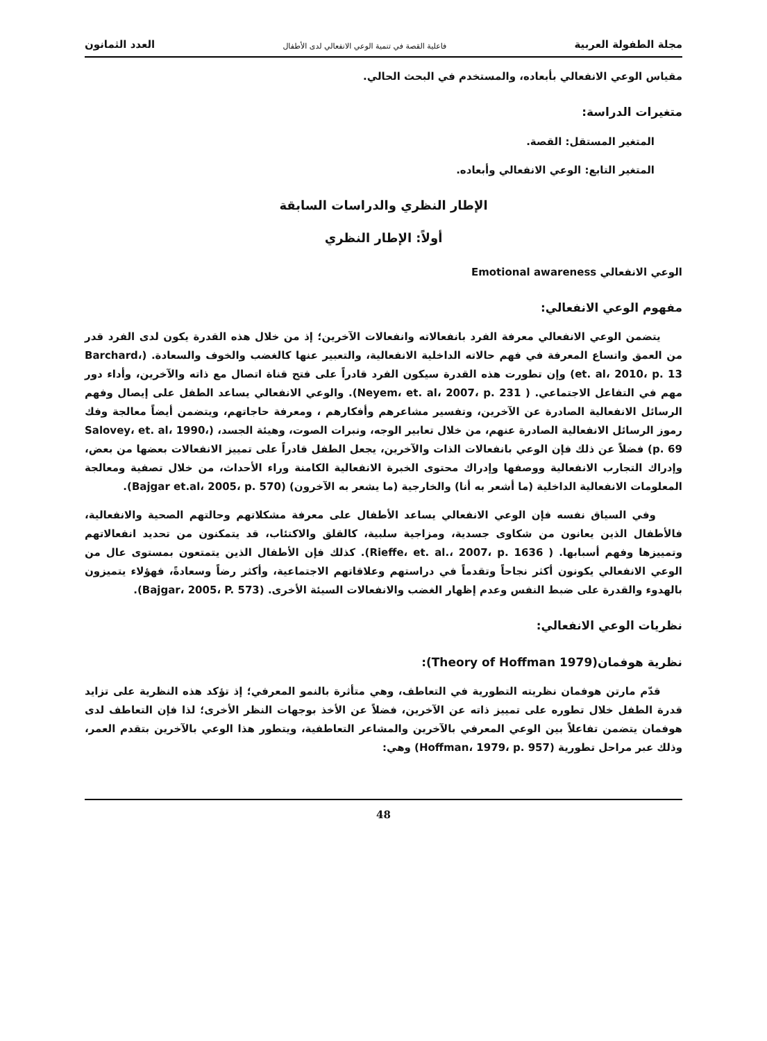مجلة الطفولة العربية فاعلية القصة في تنمية الوعي الانفعالي لدى الأطفال العدد الثمانون
مقياس الوعي الانفعالي بأبعاده، والمستخدم في البحث الحالي.
متغيرات الدراسة:
المتغير المستقل: القصة.
المتغير التابع: الوعي الانفعالي وأبعاده.
الإطار النظري والدراسات السابقة
أولاً: الإطار النظري
الوعي الانفعالي Emotional awareness
مفهوم الوعي الانفعالي:
يتضمن الوعي الانفعالي معرفة الفرد بانفعالاته وانفعالات الآخرين؛ إذ من خلال هذه القدرة يكون لدى الفرد قدر من العمق واتساع المعرفة في فهم حالاته الداخلية الانفعالية، والتعبير عنها كالغضب والخوف والسعادة. (Barchard، et. al، 2010، p. 13) وإن تطورت هذه القدرة سيكون الفرد قادراً على فتح قناة اتصال مع ذاته والآخرين، وأداء دور مهم في التفاعل الاجتماعي. ( Neyem، et. al، 2007، p. 231). والوعي الانفعالي يساعد الطفل على إيصال وفهم الرسائل الانفعالية الصادرة عن الآخرين، وتفسير مشاعرهم وأفكارهم ، ومعرفة حاجاتهم، ويتضمن أيضاً معالجة وفك رموز الرسائل الانفعالية الصادرة عنهم، من خلال تعابير الوجه، ونبرات الصوت، وهيئة الجسد، (Salovey، et. al، 1990، p. 69) فضلاً عن ذلك فإن الوعي بانفعالات الذات والآخرين، يجعل الطفل قادراً على تمييز الانفعالات بعضها من بعض، وإدراك التجارب الانفعالية ووصفها وإدراك محتوى الخبرة الانفعالية الكامنة وراء الأحداث، من خلال تصفية ومعالجة المعلومات الانفعالية الداخلية (ما أشعر به أنا) والخارجية (ما يشعر به الآخرون) (Bajgar et.al، 2005، p. 570).
وفي السياق نفسه فإن الوعي الانفعالي يساعد الأطفال على معرفة مشكلاتهم وحالتهم الصحية والانفعالية، فالأطفال الذين يعانون من شكاوى جسدية، ومزاجية سلبية، كالقلق والاكتئاب، قد يتمكنون من تحديد انفعالاتهم وتمييزها وفهم أسبابها. ( Rieffe، et. al.، 2007، p. 1636). كذلك فإن الأطفال الذين يتمتعون بمستوى عال من الوعي الانفعالي يكونون أكثر نجاحاً وتقدماً في دراستهم وعلاقاتهم الاجتماعية، وأكثر رضاً وسعادةً، فهؤلاء يتميزون بالهدوء والقدرة على ضبط النفس وعدم إظهار الغضب والانفعالات السيئة الأخرى. (Bajgar، 2005، P. 573).
نظريات الوعي الانفعالي:
نظرية هوفمان(Theory of Hoffman 1979):
قدّم مارتن هوفمان نظريته التطورية في التعاطف، وهي متأثرة بالنمو المعرفي؛ إذ تؤكد هذه النظرية على تزايد قدرة الطفل خلال تطوره على تمييز ذاته عن الآخرين، فضلاً عن الأخذ بوجهات النظر الأخرى؛ لذا فإن التعاطف لدى هوفمان يتضمن تفاعلاً بين الوعي المعرفي بالآخرين والمشاعر التعاطفية، ويتطور هذا الوعي بالآخرين بتقدم العمر، وذلك عبر مراحل تطورية (Hoffman، 1979، p. 957) وهي:
48